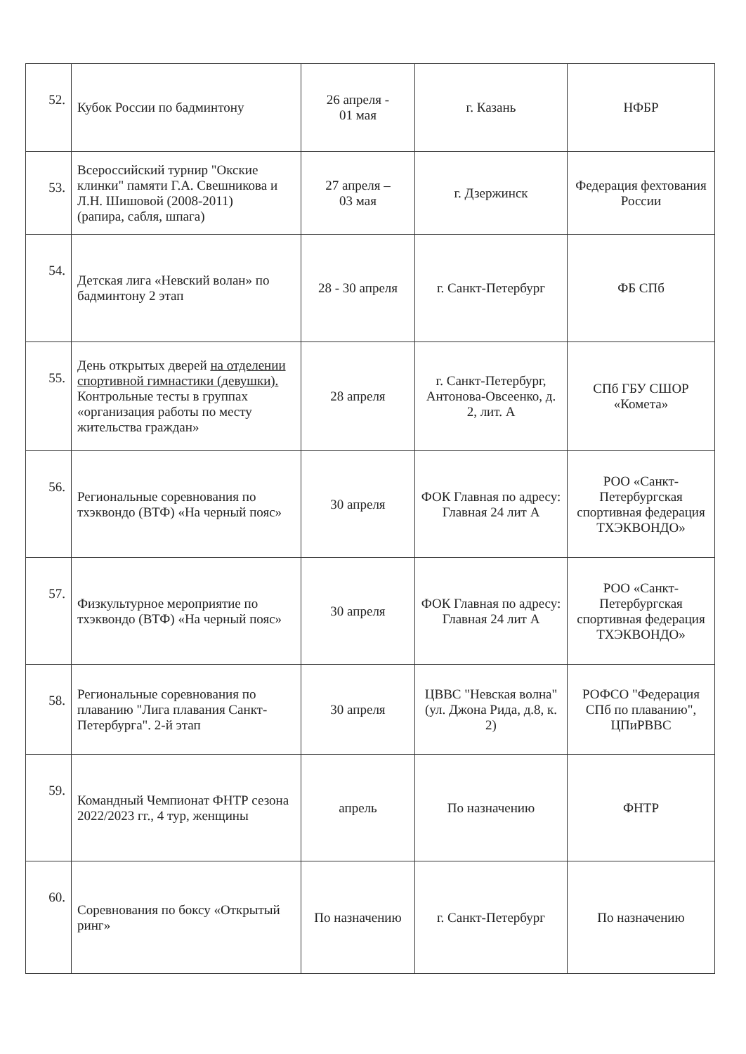| 52. | Кубок России по бадминтону | 26 апреля - 01 мая | г. Казань | НФБР |
| 53. | Всероссийский турнир "Окские клинки" памяти Г.А. Свешникова и Л.Н. Шишовой (2008-2011) (рапира, сабля, шпага) | 27 апреля – 03 мая | г. Дзержинск | Федерация фехтования России |
| 54. | Детская лига «Невский волан» по бадминтону 2 этап | 28 - 30 апреля | г. Санкт-Петербург | ФБ СПб |
| 55. | День открытых дверей на отделении спортивной гимнастики (девушки). Контрольные тесты в группах «организация работы по месту жительства граждан» | 28 апреля | г. Санкт-Петербург, Антонова-Овсеенко, д. 2, лит. А | СПб ГБУ СШОР «Комета» |
| 56. | Региональные соревнования по тхэквондо (ВТФ) «На черный пояс» | 30 апреля | ФОК Главная по адресу: Главная 24 лит А | РОО «Санкт-Петербургская спортивная федерация ТХЭКВОНДО» |
| 57. | Физкультурное мероприятие по тхэквондо (ВТФ) «На черный пояс» | 30 апреля | ФОК Главная по адресу: Главная 24 лит А | РОО «Санкт-Петербургская спортивная федерация ТХЭКВОНДО» |
| 58. | Региональные соревнования по плаванию "Лига плавания Санкт-Петербурга". 2-й этап | 30 апреля | ЦВВС "Невская волна" (ул. Джона Рида, д.8, к. 2) | РОФСО "Федерация СПб по плаванию", ЦПиРВВС |
| 59. | Командный Чемпионат ФНТР сезона 2022/2023 гг., 4 тур, женщины | апрель | По назначению | ФНТР |
| 60. | Соревнования по боксу «Открытый ринг» | По назначению | г. Санкт-Петербург | По назначению |